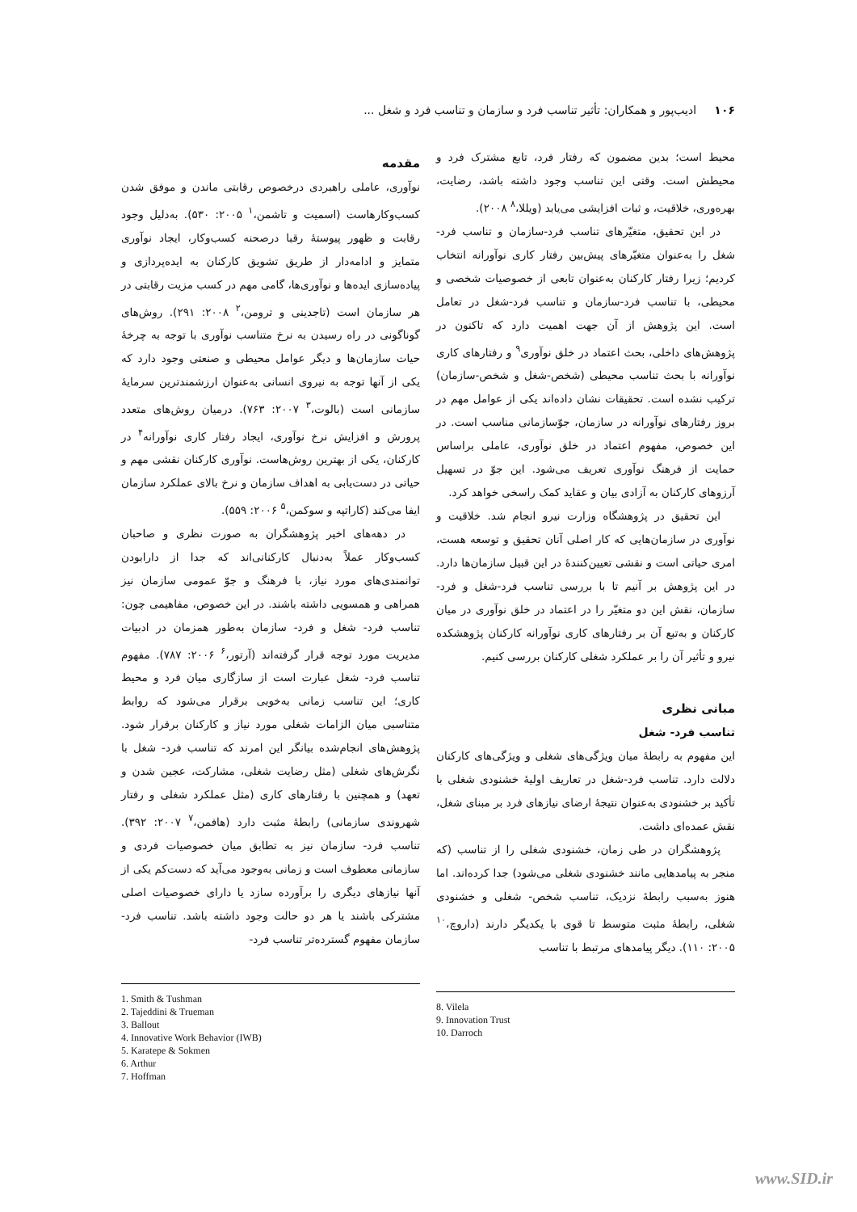۱۰۶ ادیب‌پور و همکاران: تأثیر تناسب فرد و سازمان و تناسب فرد و شغل ...
مقدمه
نوآوری، عاملی راهبردی درخصوص رقابتی ماندن و موفق شدن کسب‌وکارهاست (اسمیت و تاشمن،<sup>۱</sup> ۲۰۰۵: ۵۳۰). به‌دلیل وجود رقابت و ظهور پیوستۀ رقبا درصحنه کسب‌وکار، ایجاد نوآوری متمایز و ادامه‌دار از طریق تشویق کارکنان به ایده‌پردازی و پیاده‌سازی ایده‌ها و نوآوری‌ها، گامی مهم در کسب مزیت رقابتی در هر سازمان است (تاجدینی و ترومن،<sup>۲</sup> ۲۰۰۸: ۲۹۱). روش‌های گوناگونی در راه رسیدن به نرخ متناسب نوآوری با توجه به چرخۀ حیات سازمان‌ها و دیگر عوامل محیطی و صنعتی وجود دارد که یکی از آنها توجه به نیروی انسانی به‌عنوان ارزشمندترین سرمایۀ سازمانی است (بالوت،<sup>۳</sup> ۲۰۰۷: ۷۶۳). درمیان روش‌های متعدد پرورش و افزایش نرخ نوآوری، ایجاد رفتار کاری نوآورانه<sup>۴</sup> در کارکنان، یکی از بهترین روش‌هاست. نوآوری کارکنان نقشی مهم و حیاتی در دست‌یابی به اهداف سازمان و نرخ بالای عملکرد سازمان ایفا می‌کند (کاراتپه و سوکمن،<sup>۵</sup> ۲۰۰۶: ۵۵۹).
در دهه‌های اخیر پژوهشگران به صورت نظری و صاحبان کسب‌وکار عملاً به‌دنبال کارکنانی‌اند که جدا از دارابودن توانمندی‌های مورد نیاز، با فرهنگ و جوّ عمومی سازمان نیز همراهی و همسویی داشته باشند. در این خصوص، مفاهیمی چون: تناسب فرد- شغل و فرد- سازمان به‌طور همزمان در ادبیات مدیریت مورد توجه قرار گرفته‌اند (آرتور،<sup>۶</sup> ۲۰۰۶: ۷۸۷). مفهوم تناسب فرد- شغل عبارت است از سازگاری میان فرد و محیط کاری؛ این تناسب زمانی به‌خوبی برقرار می‌شود که روابط متناسبی میان الزامات شغلی مورد نیاز و کارکنان برقرار شود. پژوهش‌های انجام‌شده بیانگر این امرند که تناسب فرد- شغل با نگرش‌های شغلی (مثل رضایت شغلی، مشارکت، عجین شدن و تعهد) و همچنین با رفتارهای کاری (مثل عملکرد شغلی و رفتار شهروندی سازمانی) رابطۀ مثبت دارد (هافمن،<sup>۷</sup> ۲۰۰۷: ۳۹۲). تناسب فرد- سازمان نیز به تطابق میان خصوصیات فردی و سازمانی معطوف است و زمانی به‌وجود می‌آید که دست‌کم یکی از آنها نیازهای دیگری را برآورده سازد یا دارای خصوصیات اصلی مشترکی باشند یا هر دو حالت وجود داشته باشد. تناسب فرد- سازمان مفهوم گسترده‌تر تناسب فرد-
1. Smith & Tushman
2. Tajeddini & Trueman
3. Ballout
4. Innovative Work Behavior (IWB)
5. Karatepe & Sokmen
6. Arthur
7. Hoffman
محیط است؛ بدین مضمون که رفتار فرد، تابع مشترک فرد و محیطش است. وقتی این تناسب وجود داشته باشد، رضایت، بهره‌وری، خلاقیت، و ثبات افزایشی می‌یابد (ویللا،<sup>۸</sup> ۲۰۰۸).
در این تحقیق، متغیّرهای تناسب فرد-سازمان و تناسب فرد- شغل را به‌عنوان متغیّرهای پیش‌بین رفتار کاری نوآورانه انتخاب کردیم؛ زیرا رفتار کارکنان به‌عنوان تابعی از خصوصیات شخصی و محیطی، با تناسب فرد-سازمان و تناسب فرد-شغل در تعامل است. این پژوهش از آن جهت اهمیت دارد که تاکنون در پژوهش‌های داخلی، بحث اعتماد در خلق نوآوری<sup>۹</sup> و رفتارهای کاری نوآورانه با بحث تناسب محیطی (شخص-شغل و شخص-سازمان) ترکیب نشده است. تحقیقات نشان داده‌اند یکی از عوامل مهم در بروز رفتارهای نوآورانه در سازمان، جوّسازمانی مناسب است. در این خصوص، مفهوم اعتماد در خلق نوآوری، عاملی براساس حمایت از فرهنگ نوآوری تعریف می‌شود. این جوّ در تسهیل آرزوهای کارکنان به آزادی بیان و عقاید کمک راسخی خواهد کرد.
این تحقیق در پژوهشگاه وزارت نیرو انجام شد. خلاقیت و نوآوری در سازمان‌هایی که کار اصلی آنان تحقیق و توسعه هست، امری حیاتی است و نقشی تعیین‌کنندۀ در این قبیل سازمان‌ها دارد. در این پژوهش بر آنیم تا با بررسی تناسب فرد-شغل و فرد-سازمان، نقش این دو متغیّر را در اعتماد در خلق نوآوری در میان کارکنان و به‌تبع آن بر رفتارهای کاری نوآورانه کارکنان پژوهشکده نیرو و تأثیر آن را بر عملکرد شغلی کارکنان بررسی کنیم.
مبانی نظری
تناسب فرد- شغل
این مفهوم به رابطۀ میان ویژگی‌های شغلی و ویژگی‌های کارکنان دلالت دارد. تناسب فرد-شغل در تعاریف اولیۀ خشنودی شغلی با تأکید بر خشنودی به‌عنوان نتیجۀ ارضای نیازهای فرد بر مبنای شغل، نقش عمده‌ای داشت.
پژوهشگران در طی زمان، خشنودی شغلی را از تناسب (که منجر به پیامدهایی مانند خشنودی شغلی می‌شود) جدا کرده‌اند. اما هنوز به‌سبب رابطۀ نزدیک، تناسب شخص- شغلی و خشنودی شغلی، رابطۀ مثبت متوسط تا قوی با یکدیگر دارند (داروچ،<sup>۱۰</sup> ۲۰۰۵: ۱۱۰). دیگر پیامدهای مرتبط با تناسب
8. Vilela
9. Innovation Trust
10. Darroch
www.SID.ir